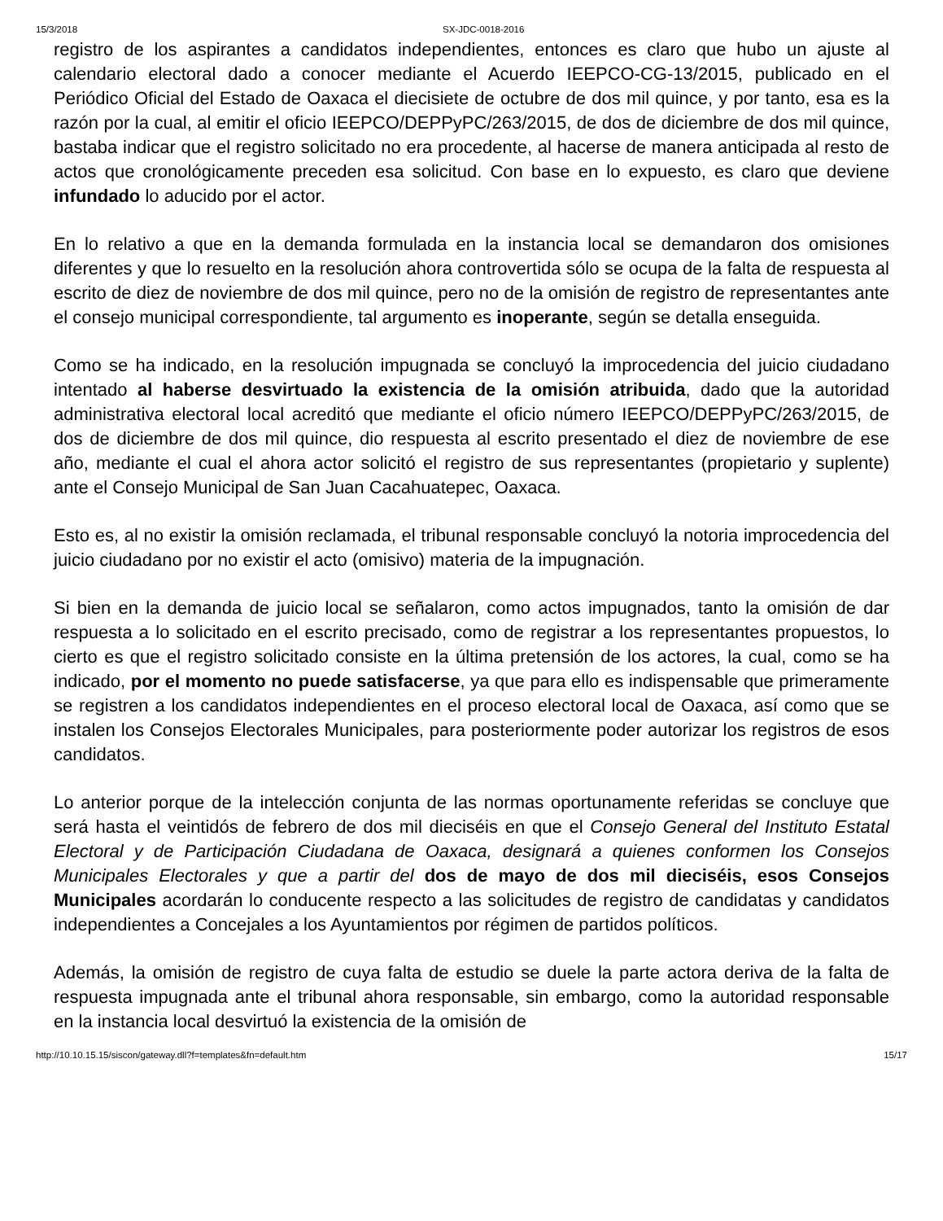15/3/2018 SX-JDC-0018-2016
registro de los aspirantes a candidatos independientes, entonces es claro que hubo un ajuste al calendario electoral dado a conocer mediante el Acuerdo IEEPCO-CG-13/2015, publicado en el Periódico Oficial del Estado de Oaxaca el diecisiete de octubre de dos mil quince, y por tanto, esa es la razón por la cual, al emitir el oficio IEEPCO/DEPPyPC/263/2015, de dos de diciembre de dos mil quince, bastaba indicar que el registro solicitado no era procedente, al hacerse de manera anticipada al resto de actos que cronológicamente preceden esa solicitud. Con base en lo expuesto, es claro que deviene infundado lo aducido por el actor.
En lo relativo a que en la demanda formulada en la instancia local se demandaron dos omisiones diferentes y que lo resuelto en la resolución ahora controvertida sólo se ocupa de la falta de respuesta al escrito de diez de noviembre de dos mil quince, pero no de la omisión de registro de representantes ante el consejo municipal correspondiente, tal argumento es inoperante, según se detalla enseguida.
Como se ha indicado, en la resolución impugnada se concluyó la improcedencia del juicio ciudadano intentado al haberse desvirtuado la existencia de la omisión atribuida, dado que la autoridad administrativa electoral local acreditó que mediante el oficio número IEEPCO/DEPPyPC/263/2015, de dos de diciembre de dos mil quince, dio respuesta al escrito presentado el diez de noviembre de ese año, mediante el cual el ahora actor solicitó el registro de sus representantes (propietario y suplente) ante el Consejo Municipal de San Juan Cacahuatepec, Oaxaca.
Esto es, al no existir la omisión reclamada, el tribunal responsable concluyó la notoria improcedencia del juicio ciudadano por no existir el acto (omisivo) materia de la impugnación.
Si bien en la demanda de juicio local se señalaron, como actos impugnados, tanto la omisión de dar respuesta a lo solicitado en el escrito precisado, como de registrar a los representantes propuestos, lo cierto es que el registro solicitado consiste en la última pretensión de los actores, la cual, como se ha indicado, por el momento no puede satisfacerse, ya que para ello es indispensable que primeramente se registren a los candidatos independientes en el proceso electoral local de Oaxaca, así como que se instalen los Consejos Electorales Municipales, para posteriormente poder autorizar los registros de esos candidatos.
Lo anterior porque de la intelección conjunta de las normas oportunamente referidas se concluye que será hasta el veintidós de febrero de dos mil dieciséis en que el Consejo General del Instituto Estatal Electoral y de Participación Ciudadana de Oaxaca, designará a quienes conformen los Consejos Municipales Electorales y que a partir del dos de mayo de dos mil dieciséis, esos Consejos Municipales acordarán lo conducente respecto a las solicitudes de registro de candidatas y candidatos independientes a Concejales a los Ayuntamientos por régimen de partidos políticos.
Además, la omisión de registro de cuya falta de estudio se duele la parte actora deriva de la falta de respuesta impugnada ante el tribunal ahora responsable, sin embargo, como la autoridad responsable en la instancia local desvirtuó la existencia de la omisión de
http://10.10.15.15/siscon/gateway.dll?f=templates&fn=default.htm 15/17